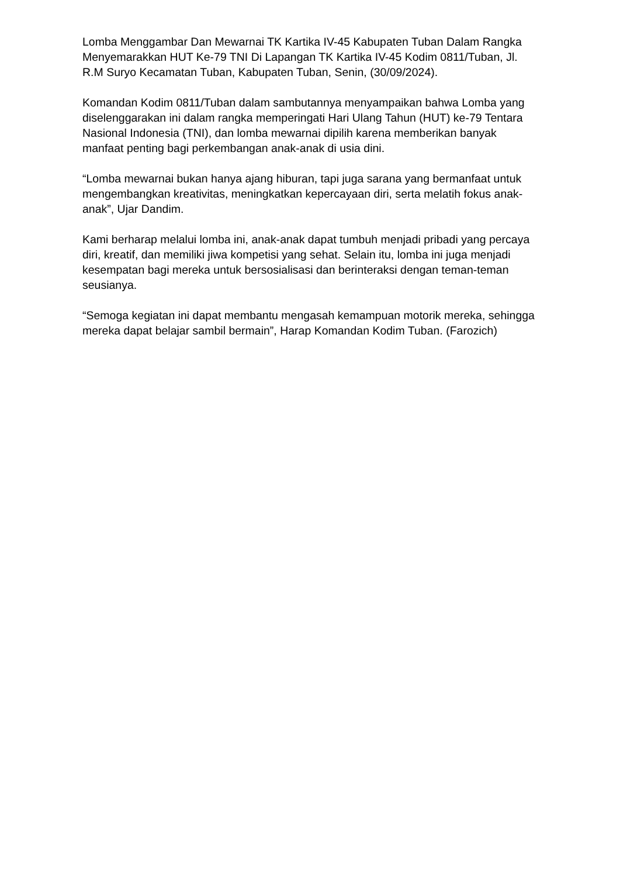Lomba Menggambar Dan Mewarnai TK Kartika IV-45 Kabupaten Tuban Dalam Rangka Menyemarakkan HUT Ke-79 TNI Di Lapangan TK Kartika IV-45 Kodim 0811/Tuban, Jl. R.M Suryo Kecamatan Tuban, Kabupaten Tuban, Senin, (30/09/2024).
Komandan Kodim 0811/Tuban dalam sambutannya menyampaikan bahwa Lomba yang diselenggarakan ini dalam rangka memperingati Hari Ulang Tahun (HUT) ke-79 Tentara Nasional Indonesia (TNI), dan lomba mewarnai dipilih karena memberikan banyak manfaat penting bagi perkembangan anak-anak di usia dini.
“Lomba mewarnai bukan hanya ajang hiburan, tapi juga sarana yang bermanfaat untuk mengembangkan kreativitas, meningkatkan kepercayaan diri, serta melatih fokus anak-anak”, Ujar Dandim.
Kami berharap melalui lomba ini, anak-anak dapat tumbuh menjadi pribadi yang percaya diri, kreatif, dan memiliki jiwa kompetisi yang sehat. Selain itu, lomba ini juga menjadi kesempatan bagi mereka untuk bersosialisasi dan berinteraksi dengan teman-teman seusianya.
“Semoga kegiatan ini dapat membantu mengasah kemampuan motorik mereka, sehingga mereka dapat belajar sambil bermain”, Harap Komandan Kodim Tuban. (Farozich)